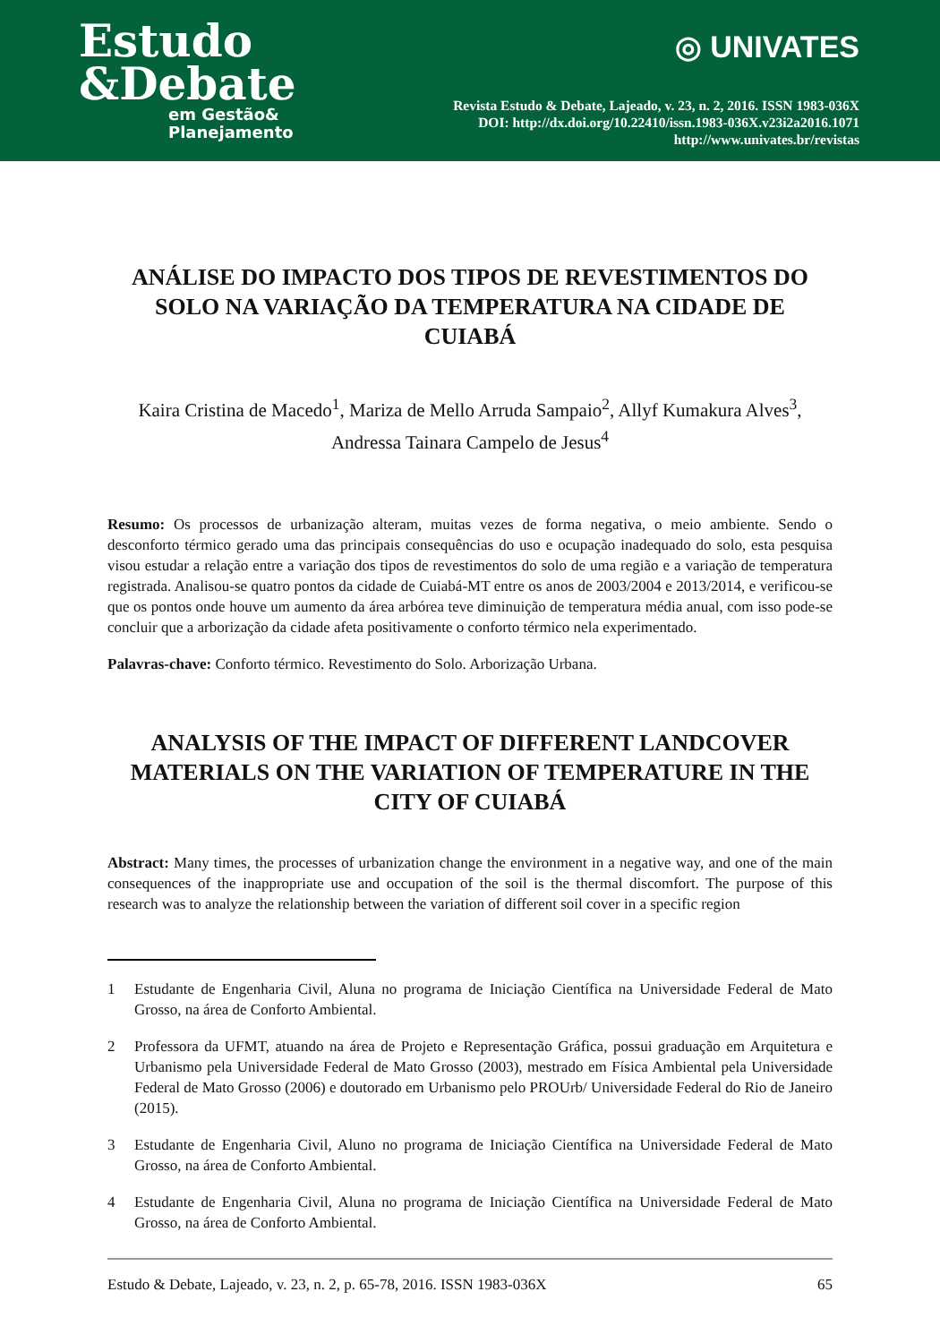Estudo
&Debate
em Gestão&
Planejamento
◎ UNIVATES
Revista Estudo & Debate, Lajeado, v. 23, n. 2, 2016. ISSN 1983-036X
DOI: http://dx.doi.org/10.22410/issn.1983-036X.v23i2a2016.1071
http://www.univates.br/revistas
ANÁLISE DO IMPACTO DOS TIPOS DE REVESTIMENTOS DO SOLO NA VARIAÇÃO DA TEMPERATURA NA CIDADE DE CUIABÁ
Kaira Cristina de Macedo<sup>1</sup>, Mariza de Mello Arruda Sampaio<sup>2</sup>, Allyf Kumakura Alves<sup>3</sup>,
Andressa Tainara Campelo de Jesus<sup>4</sup>
Resumo: Os processos de urbanização alteram, muitas vezes de forma negativa, o meio ambiente. Sendo o desconforto térmico gerado uma das principais consequências do uso e ocupação inadequado do solo, esta pesquisa visou estudar a relação entre a variação dos tipos de revestimentos do solo de uma região e a variação de temperatura registrada. Analisou-se quatro pontos da cidade de Cuiabá-MT entre os anos de 2003/2004 e 2013/2014, e verificou-se que os pontos onde houve um aumento da área arbórea teve diminuição de temperatura média anual, com isso pode-se concluir que a arborização da cidade afeta positivamente o conforto térmico nela experimentado.
Palavras-chave: Conforto térmico. Revestimento do Solo. Arborização Urbana.
ANALYSIS OF THE IMPACT OF DIFFERENT LANDCOVER MATERIALS ON THE VARIATION OF TEMPERATURE IN THE CITY OF CUIABÁ
Abstract: Many times, the processes of urbanization change the environment in a negative way, and one of the main consequences of the inappropriate use and occupation of the soil is the thermal discomfort. The purpose of this research was to analyze the relationship between the variation of different soil cover in a specific region
1 Estudante de Engenharia Civil, Aluna no programa de Iniciação Científica na Universidade Federal de Mato Grosso, na área de Conforto Ambiental.
2 Professora da UFMT, atuando na área de Projeto e Representação Gráfica, possui graduação em Arquitetura e Urbanismo pela Universidade Federal de Mato Grosso (2003), mestrado em Física Ambiental pela Universidade Federal de Mato Grosso (2006) e doutorado em Urbanismo pelo PROUrb/ Universidade Federal do Rio de Janeiro (2015).
3 Estudante de Engenharia Civil, Aluno no programa de Iniciação Científica na Universidade Federal de Mato Grosso, na área de Conforto Ambiental.
4 Estudante de Engenharia Civil, Aluna no programa de Iniciação Científica na Universidade Federal de Mato Grosso, na área de Conforto Ambiental.
Estudo & Debate, Lajeado, v. 23, n. 2, p. 65-78, 2016. ISSN 1983-036X 65